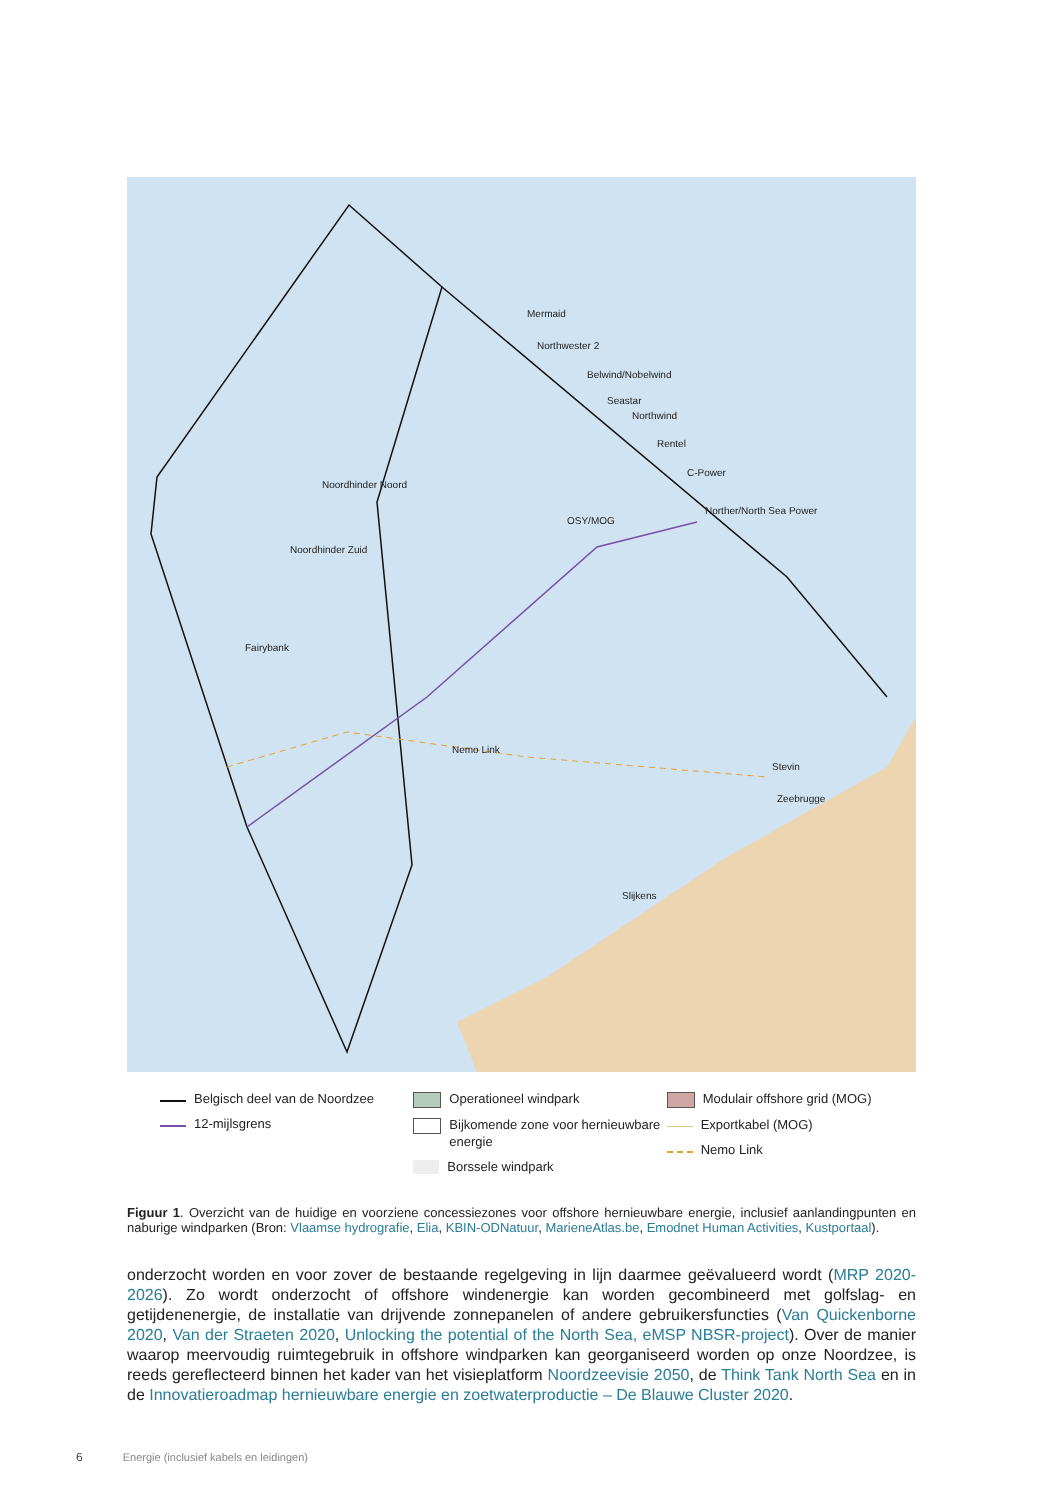Mermaid
Northwester 2
Belwind/Nobelwind
Seastar
Northwind
Rentel
C-Power
Norther/North Sea Power
Noordhinder Noord
Noordhinder Zuid
Fairybank
OSY/MOG
Nemo Link
Stevin
Zeebrugge
Slijkens
Belgisch deel van de Noordzee
12-mijlsgrens
Operationeel windpark
Bijkomende zone voor hernieuwbare energie
Borssele windpark
Modulair offshore grid (MOG)
Exportkabel (MOG)
Nemo Link
Figuur 1. Overzicht van de huidige en voorziene concessiezones voor offshore hernieuwbare energie, inclusief aanlandingpunten en naburige windparken (Bron: Vlaamse hydrografie, Elia, KBIN-ODNatuur, MarieneAtlas.be, Emodnet Human Activities, Kustportaal).
onderzocht worden en voor zover de bestaande regelgeving in lijn daarmee geëvalueerd wordt (MRP 2020-2026). Zo wordt onderzocht of offshore windenergie kan worden gecombineerd met golfslag- en getijdenenergie, de installatie van drijvende zonnepanelen of andere gebruikersfuncties (Van Quickenborne 2020, Van der Straeten 2020, Unlocking the potential of the North Sea, eMSP NBSR-project). Over de manier waarop meervoudig ruimtegebruik in offshore windparken kan georganiseerd worden op onze Noordzee, is reeds gereflecteerd binnen het kader van het visieplatform Noordzeevisie 2050, de Think Tank North Sea en in de Innovatieroadmap hernieuwbare energie en zoetwaterproductie – De Blauwe Cluster 2020.
6 Energie (inclusief kabels en leidingen)